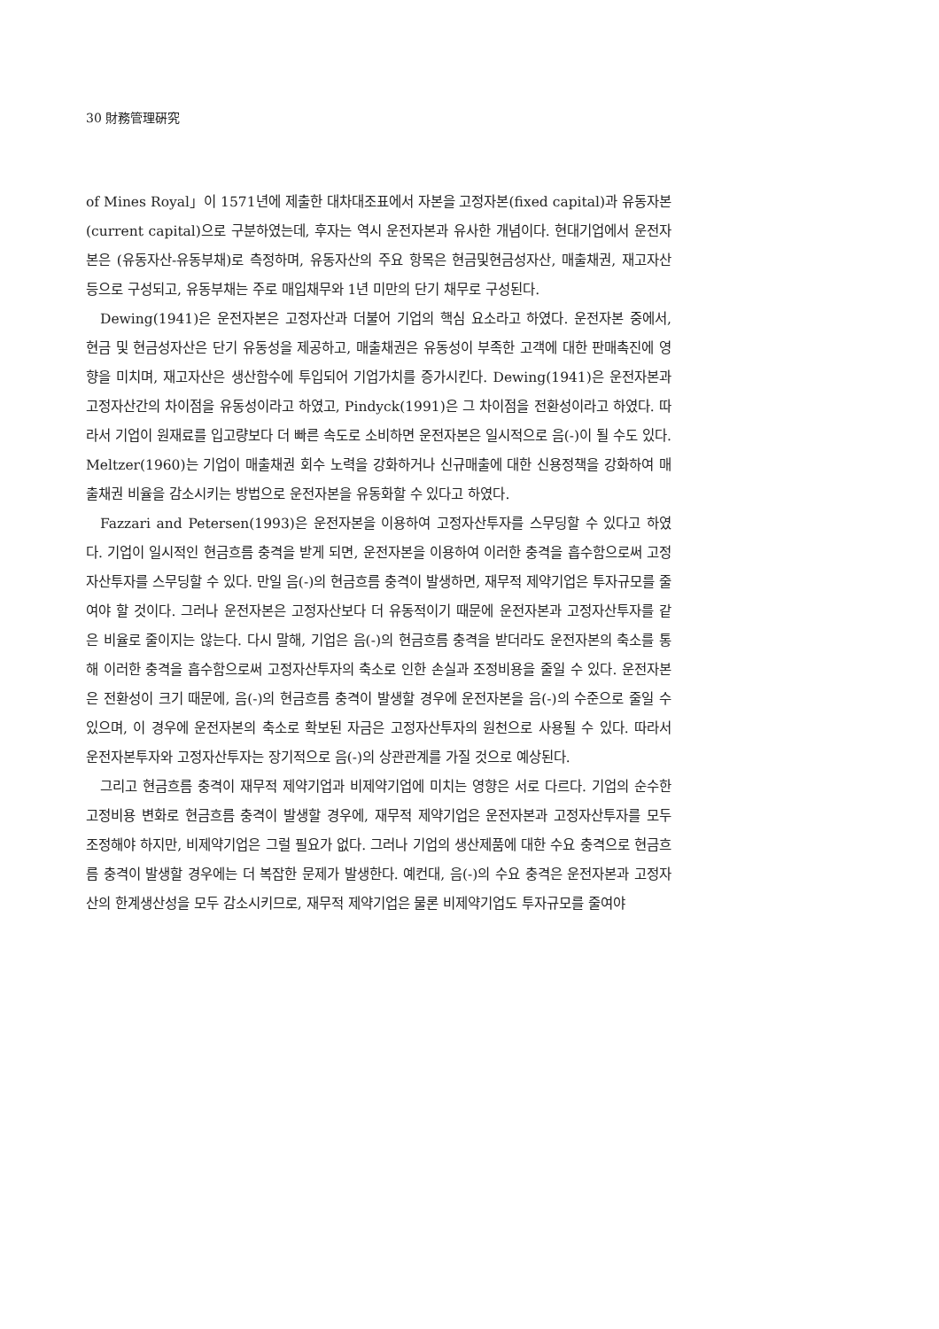30 財務管理硏究
of Mines Royal」이 1571년에 제출한 대차대조표에서 자본을 고정자본(fixed capital)과 유동자본(current capital)으로 구분하였는데, 후자는 역시 운전자본과 유사한 개념이다. 현대기업에서 운전자본은 (유동자산-유동부채)로 측정하며, 유동자산의 주요 항목은 현금및현금성자산, 매출채권, 재고자산 등으로 구성되고, 유동부채는 주로 매입채무와 1년 미만의 단기 채무로 구성된다.
Dewing(1941)은 운전자본은 고정자산과 더불어 기업의 핵심 요소라고 하였다. 운전자본 중에서, 현금 및 현금성자산은 단기 유동성을 제공하고, 매출채권은 유동성이 부족한 고객에 대한 판매촉진에 영향을 미치며, 재고자산은 생산함수에 투입되어 기업가치를 증가시킨다. Dewing(1941)은 운전자본과 고정자산간의 차이점을 유동성이라고 하였고, Pindyck(1991)은 그 차이점을 전환성이라고 하였다. 따라서 기업이 원재료를 입고량보다 더 빠른 속도로 소비하면 운전자본은 일시적으로 음(-)이 될 수도 있다. Meltzer(1960)는 기업이 매출채권 회수 노력을 강화하거나 신규매출에 대한 신용정책을 강화하여 매출채권 비율을 감소시키는 방법으로 운전자본을 유동화할 수 있다고 하였다.
Fazzari and Petersen(1993)은 운전자본을 이용하여 고정자산투자를 스무딩할 수 있다고 하였다. 기업이 일시적인 현금흐름 충격을 받게 되면, 운전자본을 이용하여 이러한 충격을 흡수함으로써 고정자산투자를 스무딩할 수 있다. 만일 음(-)의 현금흐름 충격이 발생하면, 재무적 제약기업은 투자규모를 줄여야 할 것이다. 그러나 운전자본은 고정자산보다 더 유동적이기 때문에 운전자본과 고정자산투자를 같은 비율로 줄이지는 않는다. 다시 말해, 기업은 음(-)의 현금흐름 충격을 받더라도 운전자본의 축소를 통해 이러한 충격을 흡수함으로써 고정자산투자의 축소로 인한 손실과 조정비용을 줄일 수 있다. 운전자본은 전환성이 크기 때문에, 음(-)의 현금흐름 충격이 발생할 경우에 운전자본을 음(-)의 수준으로 줄일 수 있으며, 이 경우에 운전자본의 축소로 확보된 자금은 고정자산투자의 원천으로 사용될 수 있다. 따라서 운전자본투자와 고정자산투자는 장기적으로 음(-)의 상관관계를 가질 것으로 예상된다.
그리고 현금흐름 충격이 재무적 제약기업과 비제약기업에 미치는 영향은 서로 다르다. 기업의 순수한 고정비용 변화로 현금흐름 충격이 발생할 경우에, 재무적 제약기업은 운전자본과 고정자산투자를 모두 조정해야 하지만, 비제약기업은 그럴 필요가 없다. 그러나 기업의 생산제품에 대한 수요 충격으로 현금흐름 충격이 발생할 경우에는 더 복잡한 문제가 발생한다. 예컨대, 음(-)의 수요 충격은 운전자본과 고정자산의 한계생산성을 모두 감소시키므로, 재무적 제약기업은 물론 비제약기업도 투자규모를 줄여야